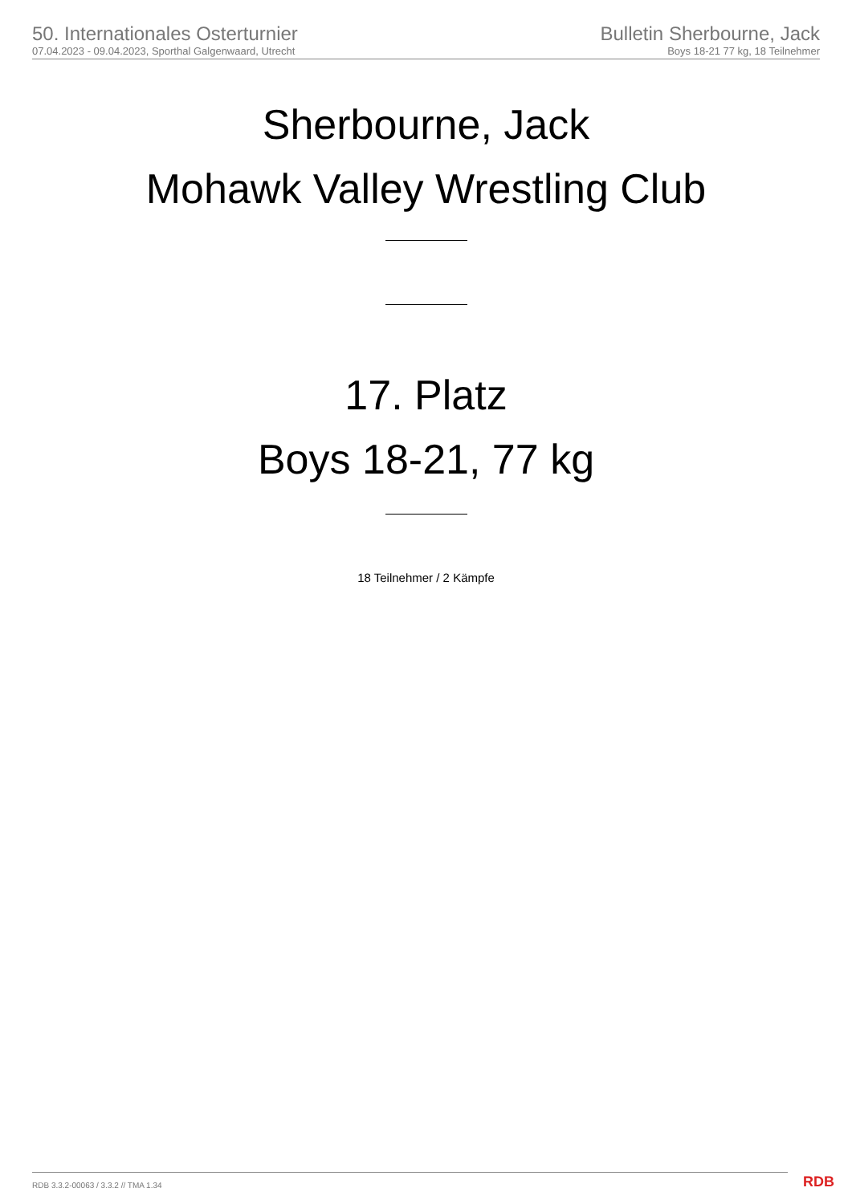50. Internationales Osterturnier
07.04.2023 - 09.04.2023, Sporthal Galgenwaard, Utrecht
Bulletin Sherbourne, Jack
Boys 18-21 77 kg, 18 Teilnehmer
Sherbourne, Jack
Mohawk Valley Wrestling Club
17. Platz
Boys 18-21, 77 kg
18 Teilnehmer / 2 Kämpfe
RDB 3.3.2-00063 / 3.3.2 // TMA 1.34
RDB